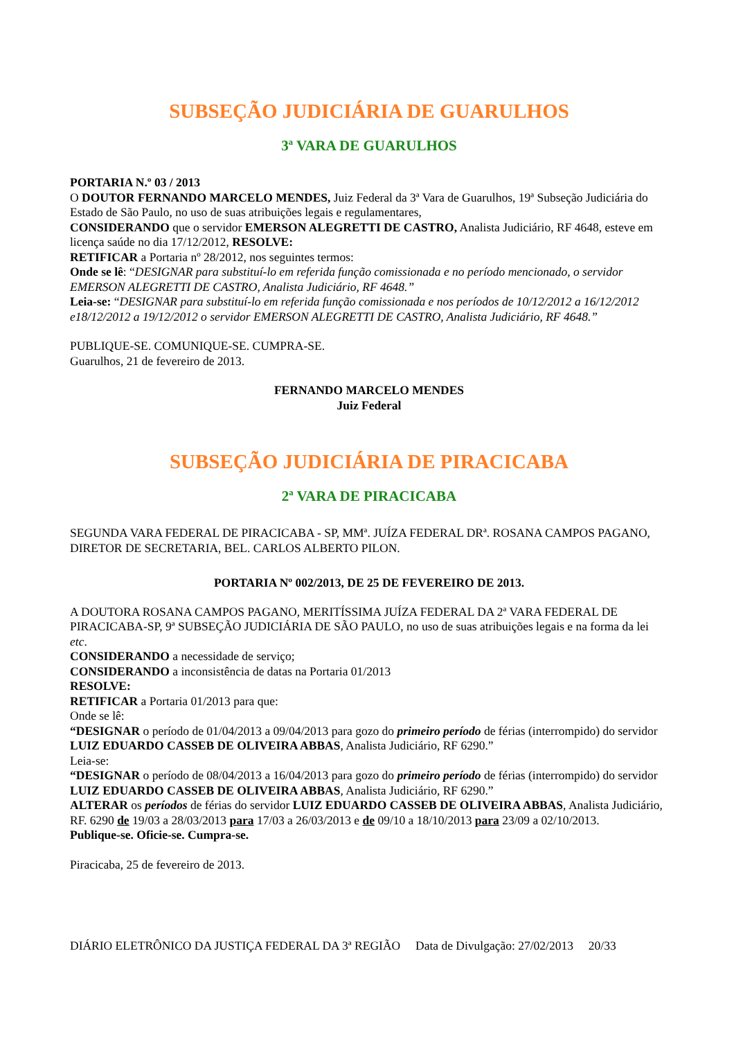SUBSEÇÃO JUDICIÁRIA DE GUARULHOS
3ª VARA DE GUARULHOS
PORTARIA N.º 03 / 2013
O DOUTOR FERNANDO MARCELO MENDES, Juiz Federal da 3ª Vara de Guarulhos, 19ª Subseção Judiciária do Estado de São Paulo, no uso de suas atribuições legais e regulamentares,
CONSIDERANDO que o servidor EMERSON ALEGRETTI DE CASTRO, Analista Judiciário, RF 4648, esteve em licença saúde no dia 17/12/2012, RESOLVE:
RETIFICAR a Portaria nº 28/2012, nos seguintes termos:
Onde se lê: “DESIGNAR para substituí-lo em referida função comissionada e no período mencionado, o servidor EMERSON ALEGRETTI DE CASTRO, Analista Judiciário, RF 4648.”
Leia-se: “DESIGNAR para substituí-lo em referida função comissionada e nos períodos de 10/12/2012 a 16/12/2012 e18/12/2012 a 19/12/2012 o servidor EMERSON ALEGRETTI DE CASTRO, Analista Judiciário, RF 4648.”
PUBLIQUE-SE. COMUNIQUE-SE. CUMPRA-SE.
Guarulhos, 21 de fevereiro de 2013.
FERNANDO MARCELO MENDES
Juiz Federal
SUBSEÇÃO JUDICIÁRIA DE PIRACICABA
2ª VARA DE PIRACICABA
SEGUNDA VARA FEDERAL DE PIRACICABA - SP, MMª. JUÍZA FEDERAL DRª. ROSANA CAMPOS PAGANO, DIRETOR DE SECRETARIA, BEL. CARLOS ALBERTO PILON.
PORTARIA Nº 002/2013, DE 25 DE FEVEREIRO DE 2013.
A DOUTORA ROSANA CAMPOS PAGANO, MERITÍSSIMA JUÍZA FEDERAL DA 2ª VARA FEDERAL DE PIRACICABA-SP, 9ª SUBSEÇÃO JUDICIÁRIA DE SÃO PAULO, no uso de suas atribuições legais e na forma da lei etc.
CONSIDERANDO a necessidade de serviço;
CONSIDERANDO a inconsistência de datas na Portaria 01/2013
RESOLVE:
RETIFICAR a Portaria 01/2013 para que:
Onde se lê:
“DESIGNAR o período de 01/04/2013 a 09/04/2013 para gozo do primeiro período de férias (interrompido) do servidor LUIZ EDUARDO CASSEB DE OLIVEIRA ABBAS, Analista Judiciário, RF 6290.”
Leia-se:
“DESIGNAR o período de 08/04/2013 a 16/04/2013 para gozo do primeiro período de férias (interrompido) do servidor LUIZ EDUARDO CASSEB DE OLIVEIRA ABBAS, Analista Judiciário, RF 6290.”
ALTERAR os períodos de férias do servidor LUIZ EDUARDO CASSEB DE OLIVEIRA ABBAS, Analista Judiciário, RF. 6290 de 19/03 a 28/03/2013 para 17/03 a 26/03/2013 e de 09/10 a 18/10/2013 para 23/09 a 02/10/2013.
Publique-se. Oficie-se. Cumpra-se.
Piracicaba, 25 de fevereiro de 2013.
DIÁRIO ELETRÔNICO DA JUSTIÇA FEDERAL DA 3ª REGIÃO Data de Divulgação: 27/02/2013 20/33